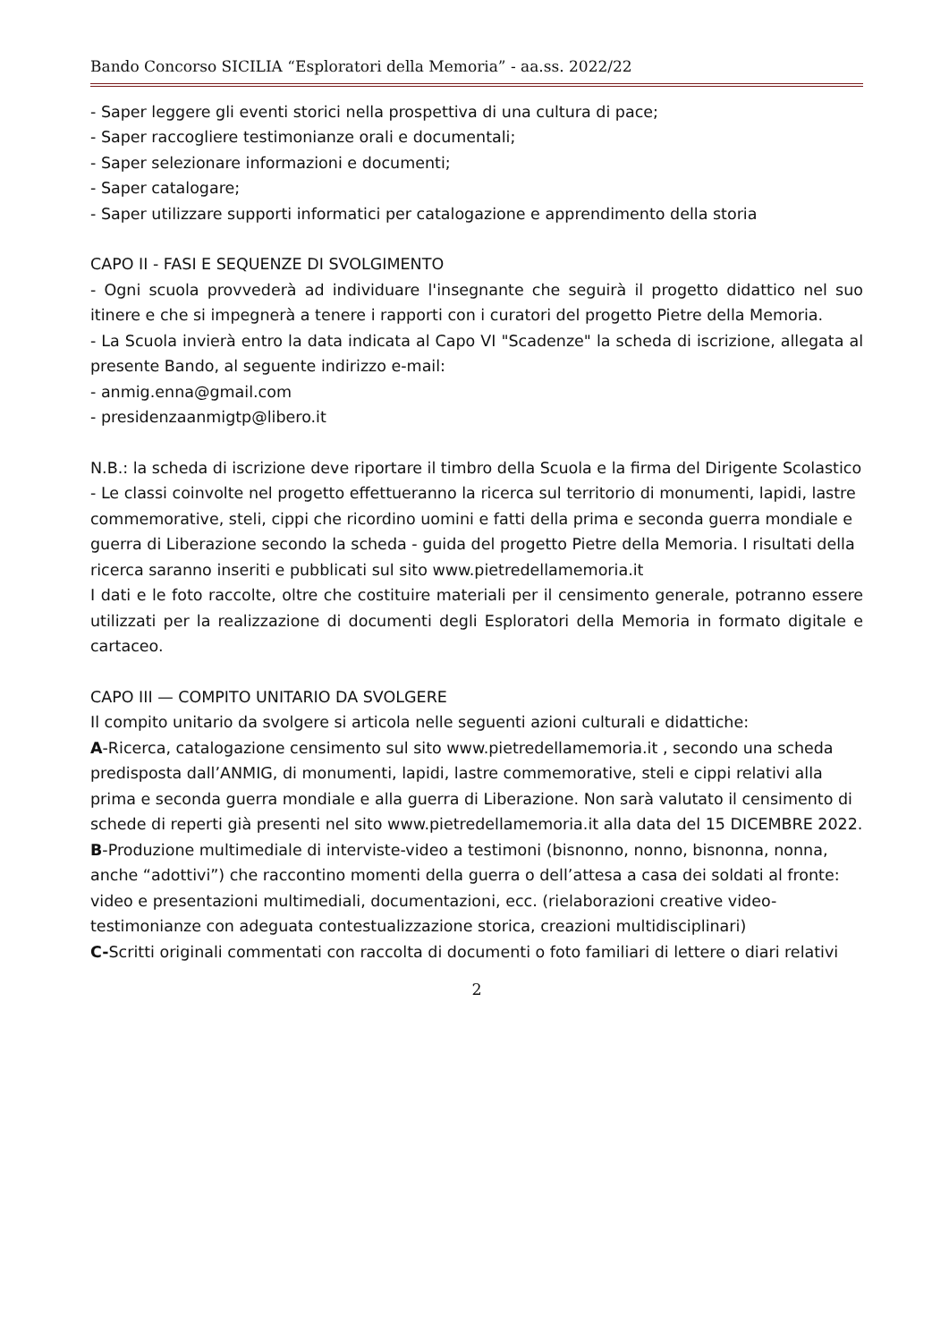Bando Concorso SICILIA “Esploratori della Memoria” - aa.ss. 2022/22
- Saper leggere gli eventi storici nella prospettiva di una cultura di pace;
- Saper raccogliere testimonianze orali e documentali;
- Saper selezionare informazioni e documenti;
- Saper catalogare;
- Saper utilizzare supporti informatici per catalogazione e apprendimento della storia
CAPO II - FASI E SEQUENZE DI SVOLGIMENTO
- Ogni scuola provvederà ad individuare l'insegnante che seguirà il progetto didattico nel suo itinere e che si impegnerà a tenere i rapporti con i curatori del progetto Pietre della Memoria.
- La Scuola invierà entro la data indicata al Capo VI "Scadenze" la scheda di iscrizione, allegata al presente Bando, al seguente indirizzo e-mail:
- anmig.enna@gmail.com
- presidenzaanmigtp@libero.it
N.B.: la scheda di iscrizione deve riportare il timbro della Scuola e la firma del Dirigente Scolastico
- Le classi coinvolte nel progetto effettueranno la ricerca sul territorio di monumenti, lapidi, lastre commemorative, steli, cippi che ricordino uomini e fatti della prima e seconda guerra mondiale e guerra di Liberazione secondo la scheda - guida del progetto Pietre della Memoria. I risultati della ricerca saranno inseriti e pubblicati sul sito www.pietredellamemoria.it
I dati e le foto raccolte, oltre che costituire materiali per il censimento generale, potranno essere utilizzati per la realizzazione di documenti degli Esploratori della Memoria in formato digitale e cartaceo.
CAPO III — COMPITO UNITARIO DA SVOLGERE
Il compito unitario da svolgere si articola nelle seguenti azioni culturali e didattiche:
A-Ricerca, catalogazione censimento sul sito www.pietredellamemoria.it , secondo una scheda
predisposta dall’ANMIG, di monumenti, lapidi, lastre commemorative, steli e cippi relativi alla
prima e seconda guerra mondiale e alla guerra di Liberazione. Non sarà valutato il censimento di
schede di reperti già presenti nel sito www.pietredellamemoria.it alla data del 15 DICEMBRE 2022.
B-Produzione multimediale di interviste-video a testimoni (bisnonno, nonno, bisnonna, nonna,
anche “adottivi”) che raccontino momenti della guerra o dell’attesa a casa dei soldati al fronte:
video e presentazioni multimediali, documentazioni, ecc. (rielaborazioni creative video-testimonianze con adeguata contestualizzazione storica, creazioni multidisciplinari)
C-Scritti originali commentati con raccolta di documenti o foto familiari di lettere o diari relativi
2